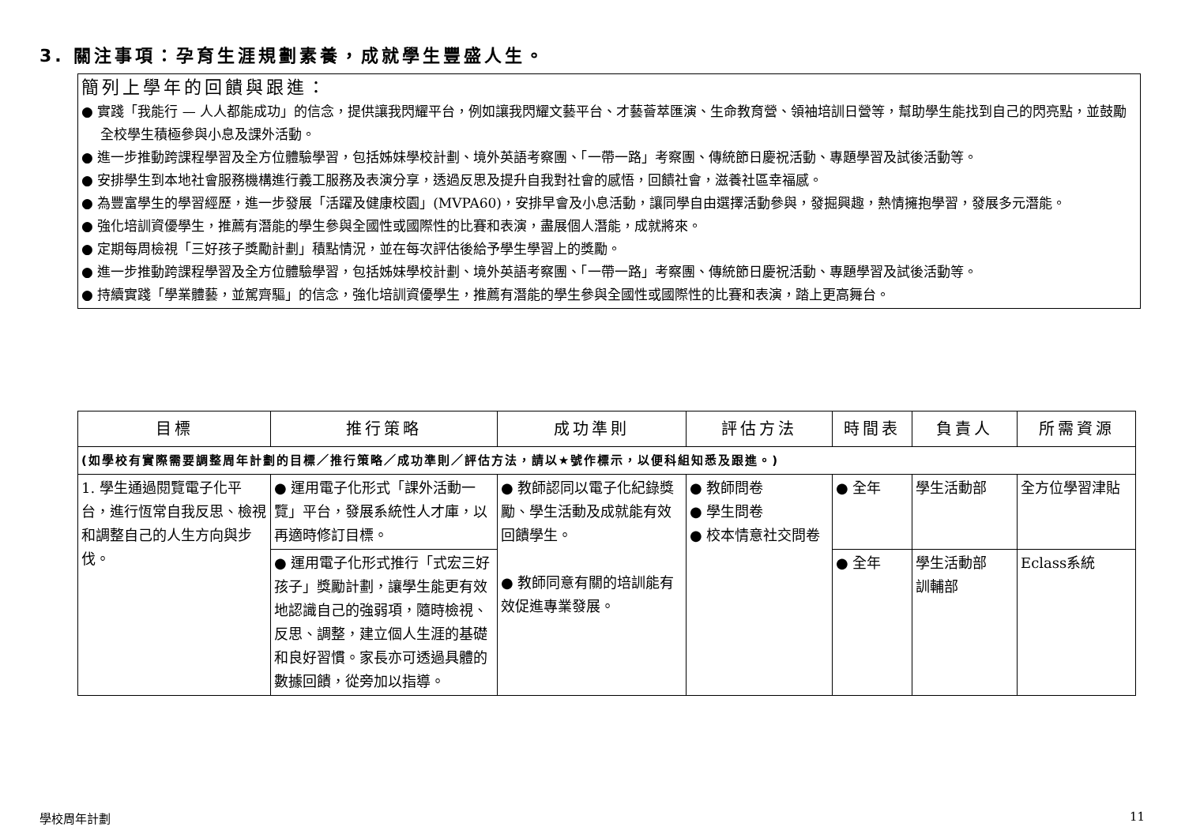3. 關注事項：孕育生涯規劃素養，成就學生豐盛人生。
簡列上學年的回饋與跟進：
● 實踐「我能行 — 人人都能成功」的信念，提供讓我閃耀平台，例如讓我閃耀文藝平台、才藝薈萃匯演、生命教育營、領袖培訓日營等，幫助學生能找到自己的閃亮點，並鼓勵全校學生積極參與小息及課外活動。
● 進一步推動跨課程學習及全方位體驗學習，包括姊妹學校計劃、境外英語考察團、「一帶一路」考察團、傳統節日慶祝活動、專題學習及試後活動等。
● 安排學生到本地社會服務機構進行義工服務及表演分享，透過反思及提升自我對社會的感悟，回饋社會，滋養社區幸福感。
● 為豐富學生的學習經歷，進一步發展「活躍及健康校園」(MVPA60)，安排早會及小息活動，讓同學自由選擇活動參與，發掘興趣，熱情擁抱學習，發展多元潛能。
● 強化培訓資優學生，推薦有潛能的學生參與全國性或國際性的比賽和表演，盡展個人潛能，成就將來。
● 定期每周檢視「三好孩子獎勵計劃」積點情況，並在每次評估後給予學生學習上的獎勵。
● 進一步推動跨課程學習及全方位體驗學習，包括姊妹學校計劃、境外英語考察團、「一帶一路」考察團、傳統節日慶祝活動、專題學習及試後活動等。
● 持續實踐「學業體藝，並駕齊驅」的信念，強化培訓資優學生，推薦有潛能的學生參與全國性或國際性的比賽和表演，踏上更高舞台。
| 目標 | 推行策略 | 成功準則 | 評估方法 | 時間表 | 負責人 | 所需資源 |
| --- | --- | --- | --- | --- | --- | --- |
| (如學校有實際需要調整周年計劃的目標／推行策略／成功準則／評估方法，請以★號作標示，以便科組知悉及跟進。) | | | | | | |
| 1. 學生通過閱覽電子化平台，進行恆常自我反思、檢視和調整自己的人生方向與步伐。 | ● 運用電子化形式「課外活動一覽」平台，發展系統性人才庫，以再適時修訂目標。 | ● 教師認同以電子化紀錄獎勵、學生活動及成就能有效回饋學生。 ● 教師同意有關的培訓能有效促進專業發展。 | ● 教師問卷 ● 學生問卷 ● 校本情意社交問卷 | ● 全年 | 學生活動部 | 全方位學習津貼 |
| | ● 運用電子化形式推行「式宏三好孩子」獎勵計劃，讓學生能更有效地認識自己的強弱項，隨時檢視、反思、調整，建立個人生涯的基礎和良好習慣。家長亦可透過具體的數據回饋，從旁加以指導。 | | | ● 全年 | 學生活動部 訓輔部 | Eclass系統 |
學校周年計劃 11